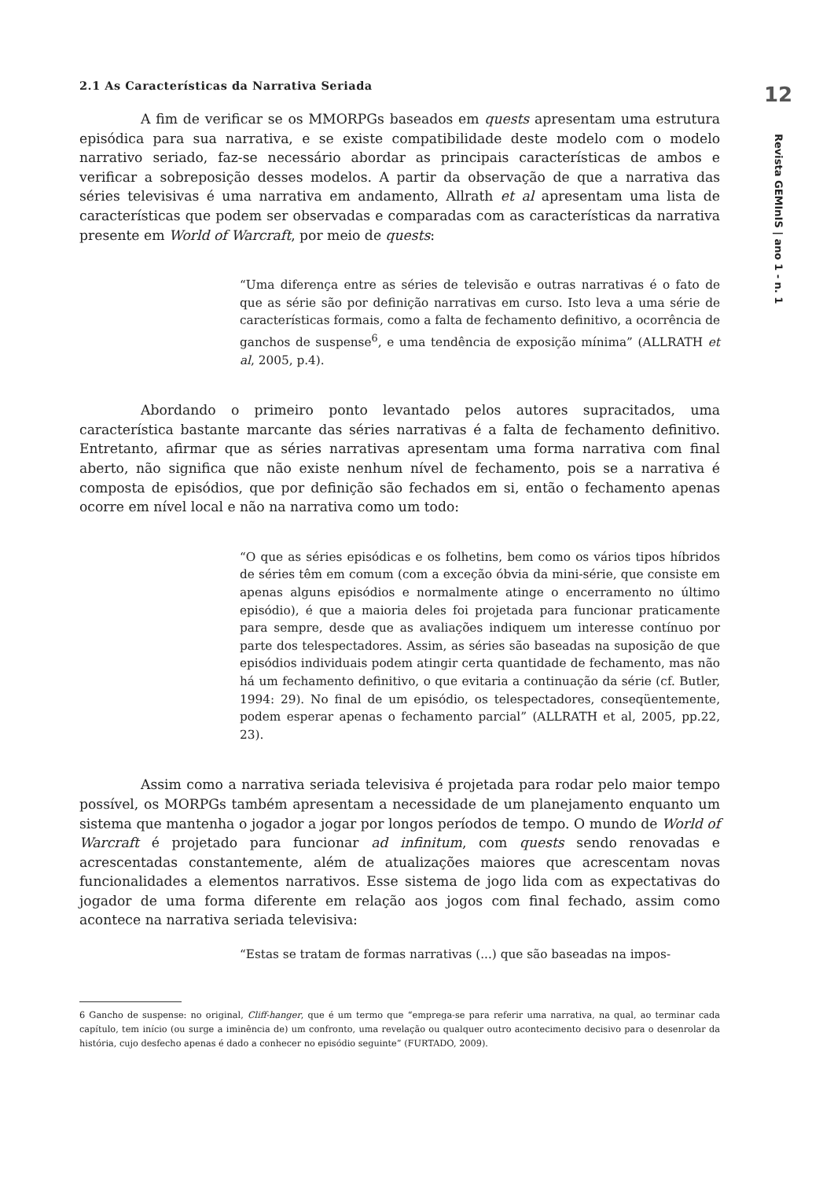2.1 As Características da Narrativa Seriada
A fim de verificar se os MMORPGs baseados em quests apresentam uma estrutura episódica para sua narrativa, e se existe compatibilidade deste modelo com o modelo narrativo seriado, faz-se necessário abordar as principais características de ambos e verificar a sobreposição desses modelos. A partir da observação de que a narrativa das séries televisivas é uma narrativa em andamento, Allrath et al apresentam uma lista de características que podem ser observadas e comparadas com as características da narrativa presente em World of Warcraft, por meio de quests:
“Uma diferença entre as séries de televisão e outras narrativas é o fato de que as série são por definição narrativas em curso. Isto leva a uma série de características formais, como a falta de fechamento definitivo, a ocorrência de ganchos de suspense<sup>6</sup>, e uma tendência de exposição mínima” (ALLRATH et al, 2005, p.4).
Abordando o primeiro ponto levantado pelos autores supracitados, uma característica bastante marcante das séries narrativas é a falta de fechamento definitivo. Entretanto, afirmar que as séries narrativas apresentam uma forma narrativa com final aberto, não significa que não existe nenhum nível de fechamento, pois se a narrativa é composta de episódios, que por definição são fechados em si, então o fechamento apenas ocorre em nível local e não na narrativa como um todo:
“O que as séries episódicas e os folhetins, bem como os vários tipos híbridos de séries têm em comum (com a exceção óbvia da mini-série, que consiste em apenas alguns episódios e normalmente atinge o encerramento no último episódio), é que a maioria deles foi projetada para funcionar praticamente para sempre, desde que as avaliações indiquem um interesse contínuo por parte dos telespectadores. Assim, as séries são baseadas na suposição de que episódios individuais podem atingir certa quantidade de fechamento, mas não há um fechamento definitivo, o que evitaria a continuação da série (cf. Butler, 1994: 29). No final de um episódio, os telespectadores, conseqüentemente, podem esperar apenas o fechamento parcial” (ALLRATH et al, 2005, pp.22, 23).
Assim como a narrativa seriada televisiva é projetada para rodar pelo maior tempo possível, os MORPGs também apresentam a necessidade de um planejamento enquanto um sistema que mantenha o jogador a jogar por longos períodos de tempo. O mundo de World of Warcraft é projetado para funcionar ad infinitum, com quests sendo renovadas e acrescentadas constantemente, além de atualizações maiores que acrescentam novas funcionalidades a elementos narrativos. Esse sistema de jogo lida com as expectativas do jogador de uma forma diferente em relação aos jogos com final fechado, assim como acontece na narrativa seriada televisiva:
“Estas se tratam de formas narrativas (...) que são baseadas na impos-
6 Gancho de suspense: no original, Cliff-hanger, que é um termo que “emprega-se para referir uma narrativa, na qual, ao terminar cada capítulo, tem início (ou surge a iminência de) um confronto, uma revelação ou qualquer outro acontecimento decisivo para o desenrolar da história, cujo desfecho apenas é dado a conhecer no episódio seguinte” (FURTADO, 2009).
12
Revista GEMInIS | ano 1 - n. 1